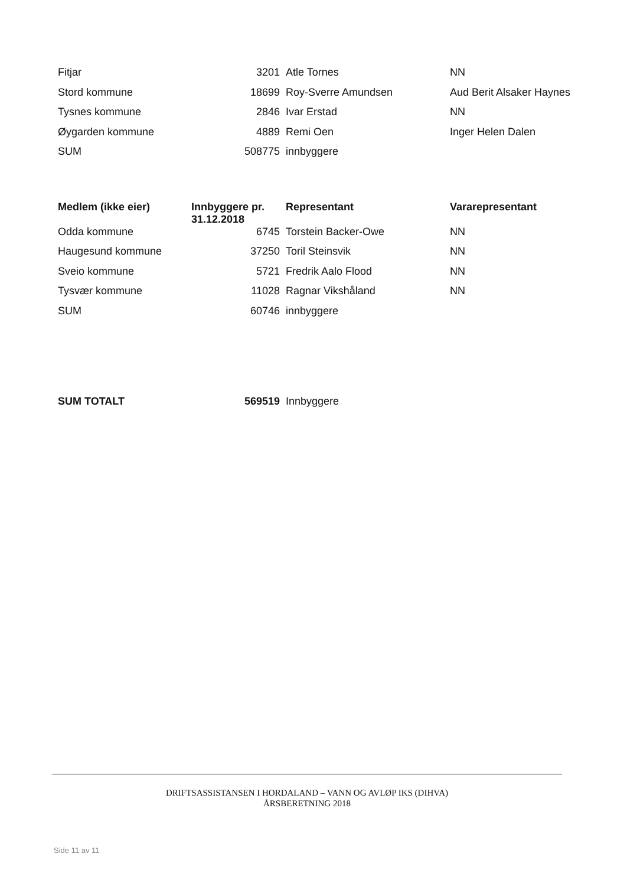| Fitjar | 3201 | Atle Tornes | NN |
| Stord kommune | 18699 | Roy-Sverre Amundsen | Aud Berit Alsaker Haynes |
| Tysnes kommune | 2846 | Ivar Erstad | NN |
| Øygarden kommune | 4889 | Remi Oen | Inger Helen Dalen |
| SUM | 508775 | innbyggere | |
| Medlem (ikke eier) | Innbyggere pr. 31.12.2018 | Representant | Vararepresentant |
| --- | --- | --- | --- |
| Odda kommune | 6745 | Torstein Backer-Owe | NN |
| Haugesund kommune | 37250 | Toril Steinsvik | NN |
| Sveio kommune | 5721 | Fredrik Aalo Flood | NN |
| Tysvær kommune | 11028 | Ragnar Vikshåland | NN |
| SUM | 60746 | innbyggere | |
| SUM TOTALT | 569519 | Innbyggere | |
DRIFTSASSISTANSEN I HORDALAND – VANN OG AVLØP IKS (DIHVA)
ÅRSBERETNING 2018
Side 11 av 11